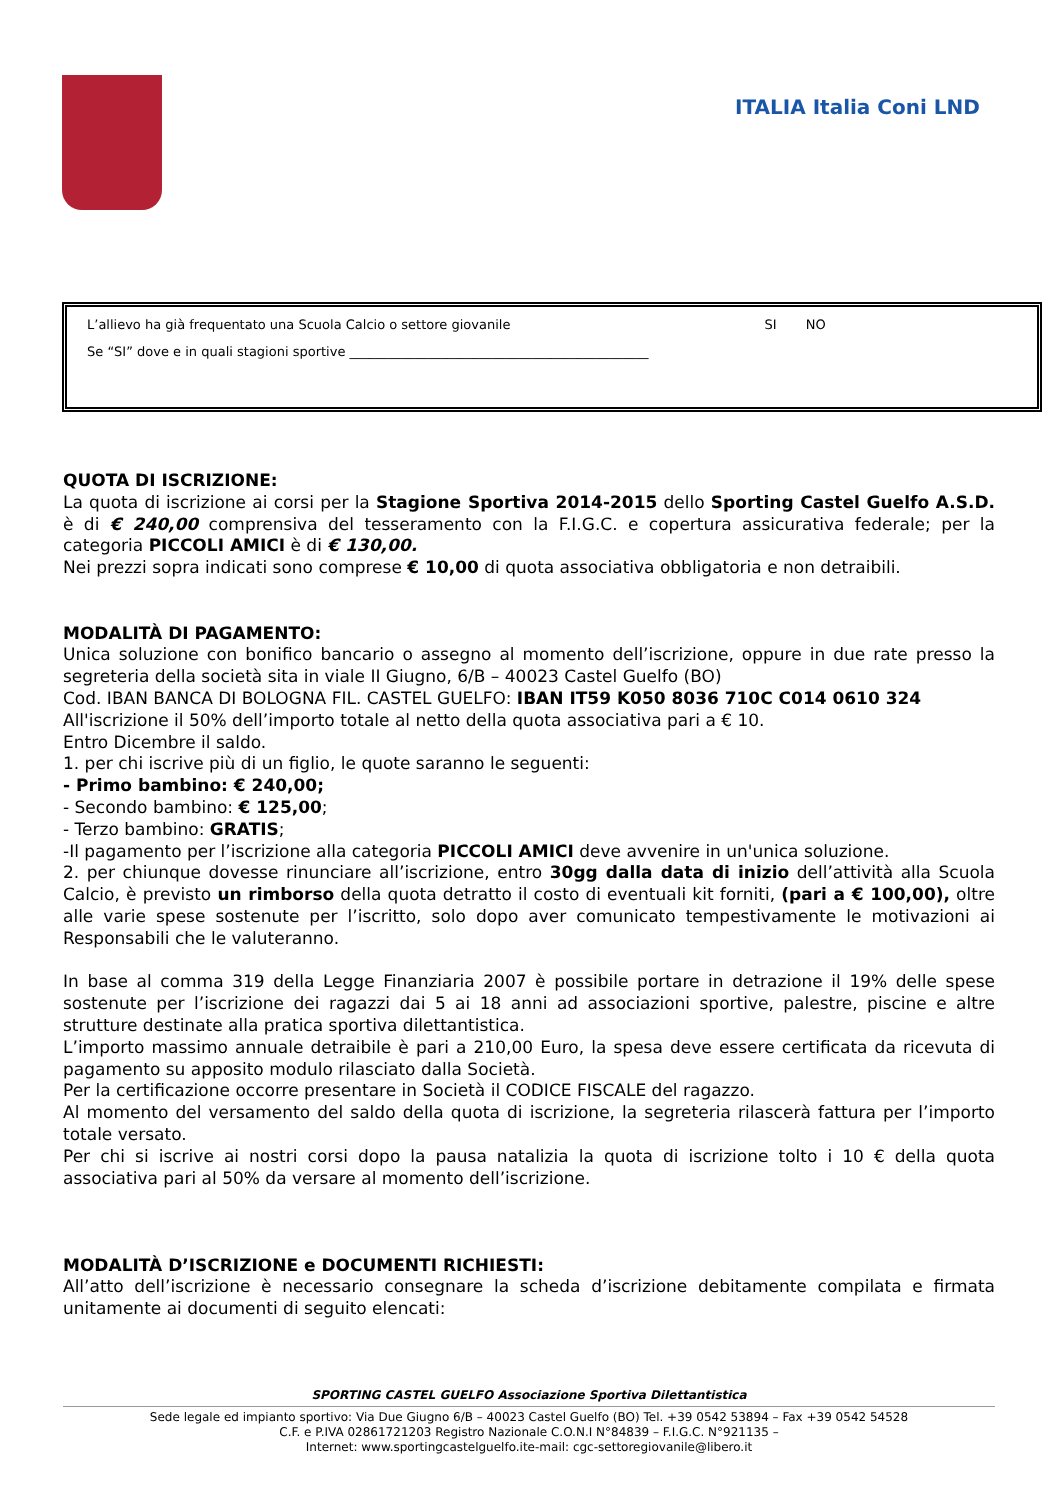ITALIA Italia Coni LND
L’allievo ha già frequentato una Scuola Calcio o settore giovanile SI NO
Se “SI” dove e in quali stagioni sportive ______________________________________________
QUOTA DI ISCRIZIONE:
La quota di iscrizione ai corsi per la Stagione Sportiva 2014-2015 dello Sporting Castel Guelfo A.S.D. è di € 240,00 comprensiva del tesseramento con la F.I.G.C. e copertura assicurativa federale; per la categoria PICCOLI AMICI è di € 130,00.
Nei prezzi sopra indicati sono comprese € 10,00 di quota associativa obbligatoria e non detraibili.
MODALITÀ DI PAGAMENTO:
Unica soluzione con bonifico bancario o assegno al momento dell’iscrizione, oppure in due rate presso la segreteria della società sita in viale II Giugno, 6/B – 40023 Castel Guelfo (BO)
Cod. IBAN BANCA DI BOLOGNA FIL. CASTEL GUELFO: IBAN IT59 K050 8036 710C C014 0610 324
All'iscrizione il 50% dell’importo totale al netto della quota associativa pari a € 10.
Entro Dicembre il saldo.
1. per chi iscrive più di un figlio, le quote saranno le seguenti:
- Primo bambino: € 240,00;
- Secondo bambino: € 125,00;
- Terzo bambino: GRATIS;
-Il pagamento per l’iscrizione alla categoria PICCOLI AMICI deve avvenire in un'unica soluzione.
2. per chiunque dovesse rinunciare all’iscrizione, entro 30gg dalla data di inizio dell’attività alla Scuola Calcio, è previsto un rimborso della quota detratto il costo di eventuali kit forniti, (pari a € 100,00), oltre alle varie spese sostenute per l’iscritto, solo dopo aver comunicato tempestivamente le motivazioni ai Responsabili che le valuteranno.
In base al comma 319 della Legge Finanziaria 2007 è possibile portare in detrazione il 19% delle spese sostenute per l’iscrizione dei ragazzi dai 5 ai 18 anni ad associazioni sportive, palestre, piscine e altre strutture destinate alla pratica sportiva dilettantistica.
L’importo massimo annuale detraibile è pari a 210,00 Euro, la spesa deve essere certificata da ricevuta di pagamento su apposito modulo rilasciato dalla Società.
Per la certificazione occorre presentare in Società il CODICE FISCALE del ragazzo.
Al momento del versamento del saldo della quota di iscrizione, la segreteria rilascerà fattura per l’importo totale versato.
Per chi si iscrive ai nostri corsi dopo la pausa natalizia la quota di iscrizione tolto i 10 € della quota associativa pari al 50% da versare al momento dell’iscrizione.
MODALITÀ D’ISCRIZIONE e DOCUMENTI RICHIESTI:
All’atto dell’iscrizione è necessario consegnare la scheda d’iscrizione debitamente compilata e firmata unitamente ai documenti di seguito elencati:
SPORTING CASTEL GUELFO Associazione Sportiva Dilettantistica
Sede legale ed impianto sportivo: Via Due Giugno 6/B – 40023 Castel Guelfo (BO) Tel. +39 0542 53894 – Fax +39 0542 54528
C.F. e P.IVA 02861721203 Registro Nazionale C.O.N.I N°84839 – F.I.G.C. N°921135 –
Internet: www.sportingcastelguelfo.ite-mail: cgc-settoregiovanile@libero.it